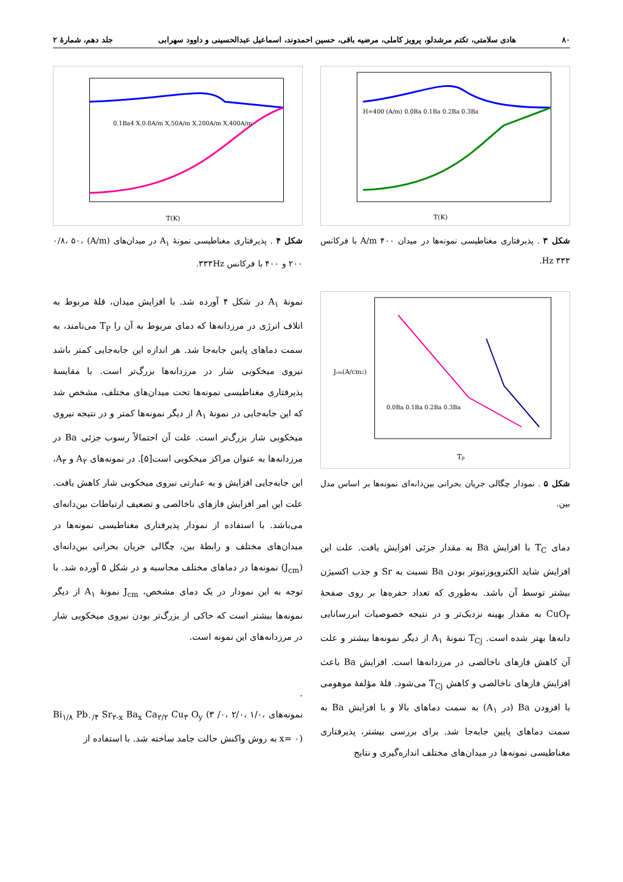۸۰ هادی سلامتی، تکتم مرشدلو، پرویز کاملی، مرضیه باقی، حسین احمدوند، اسماعیل عبدالحسینی و داوود سهرابی جلد دهم، شمارهٔ ۲
H=400 (A/m) 0.0Ba 0.1Ba 0.2Ba 0.3Ba
T(K)
شکل ۳ . پذیرفتاری مغناطیسی نمونه‌ها در میدان ۴۰۰ A/m با فرکانس ۳۳۳ Hz.
0.1Ba4 X,0.8A/m X,50A/m X,200A/m X,400A/m
T(K)
شکل ۴ . پذیرفتاری مغناطیسی نمونهٔ A<sub>۱</sub> در میدان‌های (A/m) ۰/۸، ۵۰، ۲۰۰ و ۴۰۰ با فرکانس ۳۳۳Hz.
0.0Ba 0.1Ba 0.2Ba 0.3Ba
Jcm(A/cm2)
Tp
شکل ۵ . نمودار چگالی جریان بحرانی بین‌دانه‌ای نمونه‌ها بر اساس مدل بین.
دمای T<sub>C</sub> با افزایش Ba به مقدار جزئی افزایش یافت. علت این افزایش شاید الکتروپوزتیوتر بودن Ba نسبت به Sr و جذب اکسیژن بیشتر توسط آن باشد. به‌طوری که تعداد حفره‌ها بر روی صفحهٔ CuO<sub>۲</sub> به مقدار بهینه نزدیک‌تر و در نتیجه خصوصیات ابررسانایی دانه‌ها بهتر شده است. T<sub>Cj</sub> نمونهٔ A<sub>۱</sub> از دیگر نمونه‌ها بیشتر و علت آن کاهش فازهای ناخالصی در مرزدانه‌ها است. افزایش Ba باعث افزایش فازهای ناخالصی و کاهش T<sub>Cj</sub> می‌شود. قلهٔ مؤلفهٔ موهومی با افزودن Ba (در A<sub>۱</sub>) به سمت دماهای بالا و با افزایش Ba به سمت دماهای پایین جابه‌جا شد. برای بررسی بیشتر، پذیرفتاری مغناطیسی نمونه‌ها در میدان‌های مختلف اندازه‌گیری و نتایج
نمونهٔ A<sub>۱</sub> در شکل ۴ آورده شد. با افزایش میدان، قلهٔ مربوط به اتلاف انرژی در مرزدانه‌ها که دمای مربوط به آن را T<sub>P</sub> می‌نامند، به سمت دماهای پایین جابه‌جا شد. هر اندازه این جابه‌جایی کمتر باشد نیروی میخکوبی شار در مرزدانه‌ها بزرگ‌تر است. با مقایسهٔ پذیرفتاری مغناطیسی نمونه‌ها تحت میدان‌های مختلف، مشخص شد که این جابه‌جایی در نمونهٔ A<sub>۱</sub> از دیگر نمونه‌ها کمتر و در نتیجه نیروی میخکوبی شار بزرگ‌تر است. علت آن احتمالاً رسوب جزئی Ba در مرزدانه‌ها به عنوان مراکز میخکوبی است[۵]. در نمونه‌های A<sub>۲</sub> و A<sub>۳</sub>، این جابه‌جایی افزایش و به عبارتی نیروی میخکوبی شار کاهش یافت. علت این امر افزایش فازهای ناخالصی و تضعیف ارتباطات بین‌دانه‌ای می‌باشد. با استفاده از نمودار پذیرفتاری مغناطیسی نمونه‌ها در میدان‌های مختلف و رابطهٔ بین، چگالی جریان بحرانی بین‌دانه‌ای (J<sub>cm</sub>) نمونه‌ها در دماهای مختلف محاسبه و در شکل ۵ آورده شد. با توجه به این نمودار در یک دمای مشخص، J<sub>cm</sub> نمونهٔ A<sub>۱</sub> از دیگر نمونه‌ها بیشتر است که حاکی از بزرگ‌تر بودن نیروی میخکوبی شار در مرزدانه‌های این نمونه است.
.
نمونه‌های Bi<sub>۱/۸</sub> Pb<sub>۰/۴</sub> Sr<sub>۲-x</sub> Ba<sub>x</sub> Ca<sub>۲/۲</sub> Cu<sub>۳</sub> O<sub>y</sub> (۳ /۰، ۲/۰، ۱/۰، x= ۰) به روش واکنش حالت جامد ساخته شد. با استفاده از